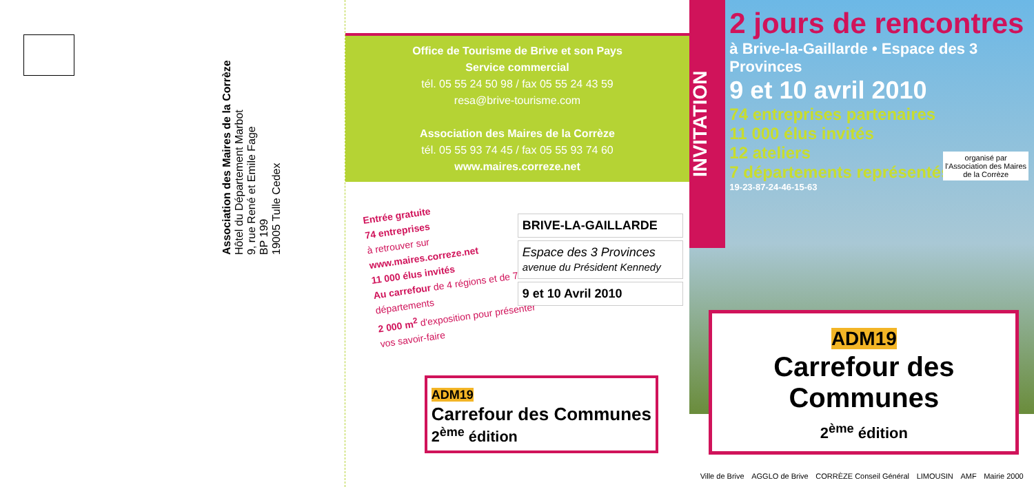Association des Maires de la Corrèze
Hôtel du Département Marbot
9, rue René et Emile Fage
BP 199
19005 Tulle Cedex
Office de Tourisme de Brive et son Pays
Service commercial
tél. 05 55 24 50 98 / fax 05 55 24 43 59
resa@brive-tourisme.com
Association des Maires de la Corrèze
tél. 05 55 93 74 45 / fax 05 55 93 74 60
www.maires.correze.net
Entrée gratuite
74 entreprises
à retrouver sur www.maires.correze.net
11 000 élus invités
Au carrefour de 4 régions et de 7 départements
2 000 m<sup>2</sup> d'exposition pour présenter vos savoir-faire
BRIVE-LA-GAILLARDE
Espace des 3 Provinces
avenue du Président Kennedy
9 et 10 Avril 2010
ADM19
Carrefour des Communes
2<sup>ème</sup> édition
INVITATION
2 jours de rencontres
à Brive-la-Gaillarde • Espace des 3 Provinces
9 et 10 avril 2010
74 entreprises partenaires
11 000 élus invités
12 ateliers
7 départements représentés
19-23-87-24-46-15-63
organisé par
l'Association des Maires
de la Corrèze
ADM19
Carrefour des Communes
2<sup>ème</sup> édition
Ville de Brive AGGLO de Brive CORRÈZE Conseil Général LIMOUSIN AMF Mairie 2000